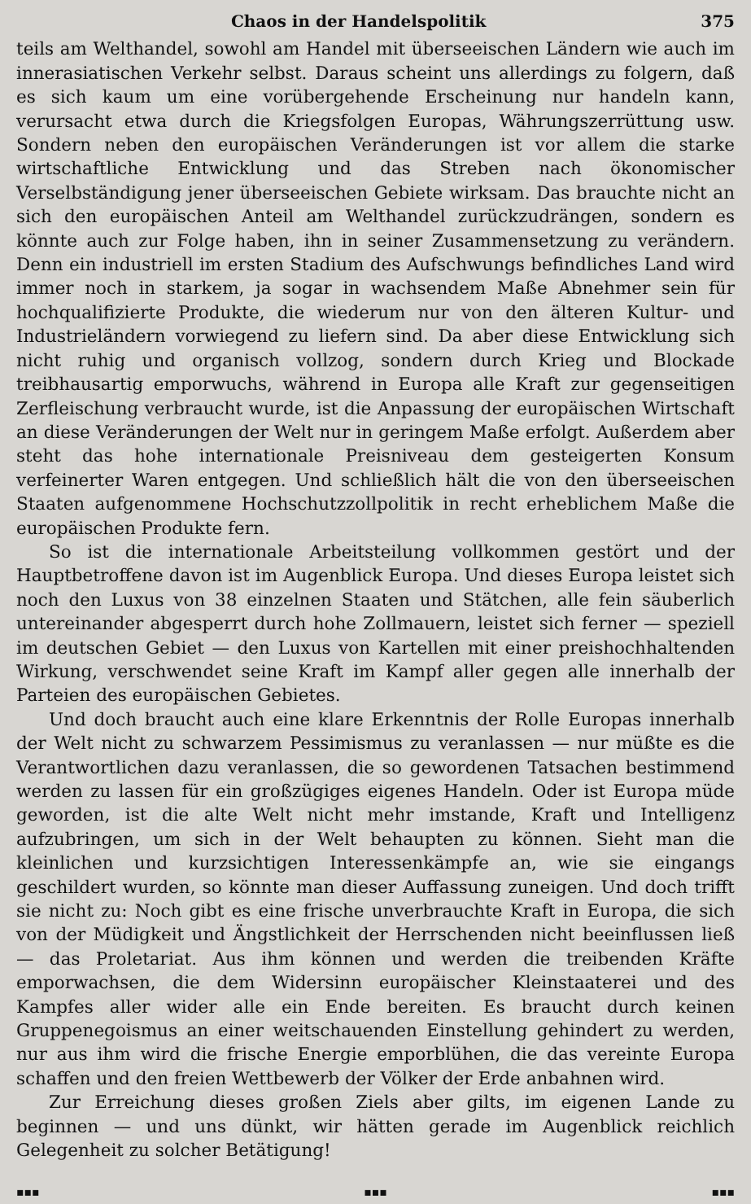Chaos in der Handelspolitik 375
teils am Welthandel, sowohl am Handel mit überseeischen Ländern wie auch im innerasiatischen Verkehr selbst. Daraus scheint uns allerdings zu folgern, daß es sich kaum um eine vorübergehende Erscheinung nur handeln kann, verursacht etwa durch die Kriegsfolgen Europas, Währungszerrüttung usw. Sondern neben den europäischen Veränderungen ist vor allem die starke wirtschaftliche Entwicklung und das Streben nach ökonomischer Verselbständigung jener überseeischen Gebiete wirksam. Das brauchte nicht an sich den europäischen Anteil am Welthandel zurückzudrängen, sondern es könnte auch zur Folge haben, ihn in seiner Zusammensetzung zu verändern. Denn ein industriell im ersten Stadium des Aufschwungs befindliches Land wird immer noch in starkem, ja sogar in wachsendem Maße Abnehmer sein für hochqualifizierte Produkte, die wiederum nur von den älteren Kultur- und Industrieländern vorwiegend zu liefern sind. Da aber diese Entwicklung sich nicht ruhig und organisch vollzog, sondern durch Krieg und Blockade treibhausartig emporwuchs, während in Europa alle Kraft zur gegenseitigen Zerfleischung verbraucht wurde, ist die Anpassung der europäischen Wirtschaft an diese Veränderungen der Welt nur in geringem Maße erfolgt. Außerdem aber steht das hohe internationale Preisniveau dem gesteigerten Konsum verfeinerter Waren entgegen. Und schließlich hält die von den überseeischen Staaten aufgenommene Hochschutzzollpolitik in recht erheblichem Maße die europäischen Produkte fern.
So ist die internationale Arbeitsteilung vollkommen gestört und der Hauptbetroffene davon ist im Augenblick Europa. Und dieses Europa leistet sich noch den Luxus von 38 einzelnen Staaten und Stätchen, alle fein säuberlich untereinander abgesperrt durch hohe Zollmauern, leistet sich ferner — speziell im deutschen Gebiet — den Luxus von Kartellen mit einer preishochhaltenden Wirkung, verschwendet seine Kraft im Kampf aller gegen alle innerhalb der Parteien des europäischen Gebietes.
Und doch braucht auch eine klare Erkenntnis der Rolle Europas innerhalb der Welt nicht zu schwarzem Pessimismus zu veranlassen — nur müßte es die Verantwortlichen dazu veranlassen, die so gewordenen Tatsachen bestimmend werden zu lassen für ein großzügiges eigenes Handeln. Oder ist Europa müde geworden, ist die alte Welt nicht mehr imstande, Kraft und Intelligenz aufzubringen, um sich in der Welt behaupten zu können. Sieht man die kleinlichen und kurzsichtigen Interessenkämpfe an, wie sie eingangs geschildert wurden, so könnte man dieser Auffassung zuneigen. Und doch trifft sie nicht zu: Noch gibt es eine frische unverbrauchte Kraft in Europa, die sich von der Müdigkeit und Ängstlichkeit der Herrschenden nicht beeinflussen ließ — das Proletariat. Aus ihm können und werden die treibenden Kräfte emporwachsen, die dem Widersinn europäischer Kleinstaaterei und des Kampfes aller wider alle ein Ende bereiten. Es braucht durch keinen Gruppenegoismus an einer weitschauenden Einstellung gehindert zu werden, nur aus ihm wird die frische Energie emporblühen, die das vereinte Europa schaffen und den freien Wettbewerb der Völker der Erde anbahnen wird.
Zur Erreichung dieses großen Ziels aber gilts, im eigenen Lande zu beginnen — und uns dünkt, wir hätten gerade im Augenblick reichlich Gelegenheit zu solcher Betätigung!
▪▪▪ ▪▪▪ ▪▪▪